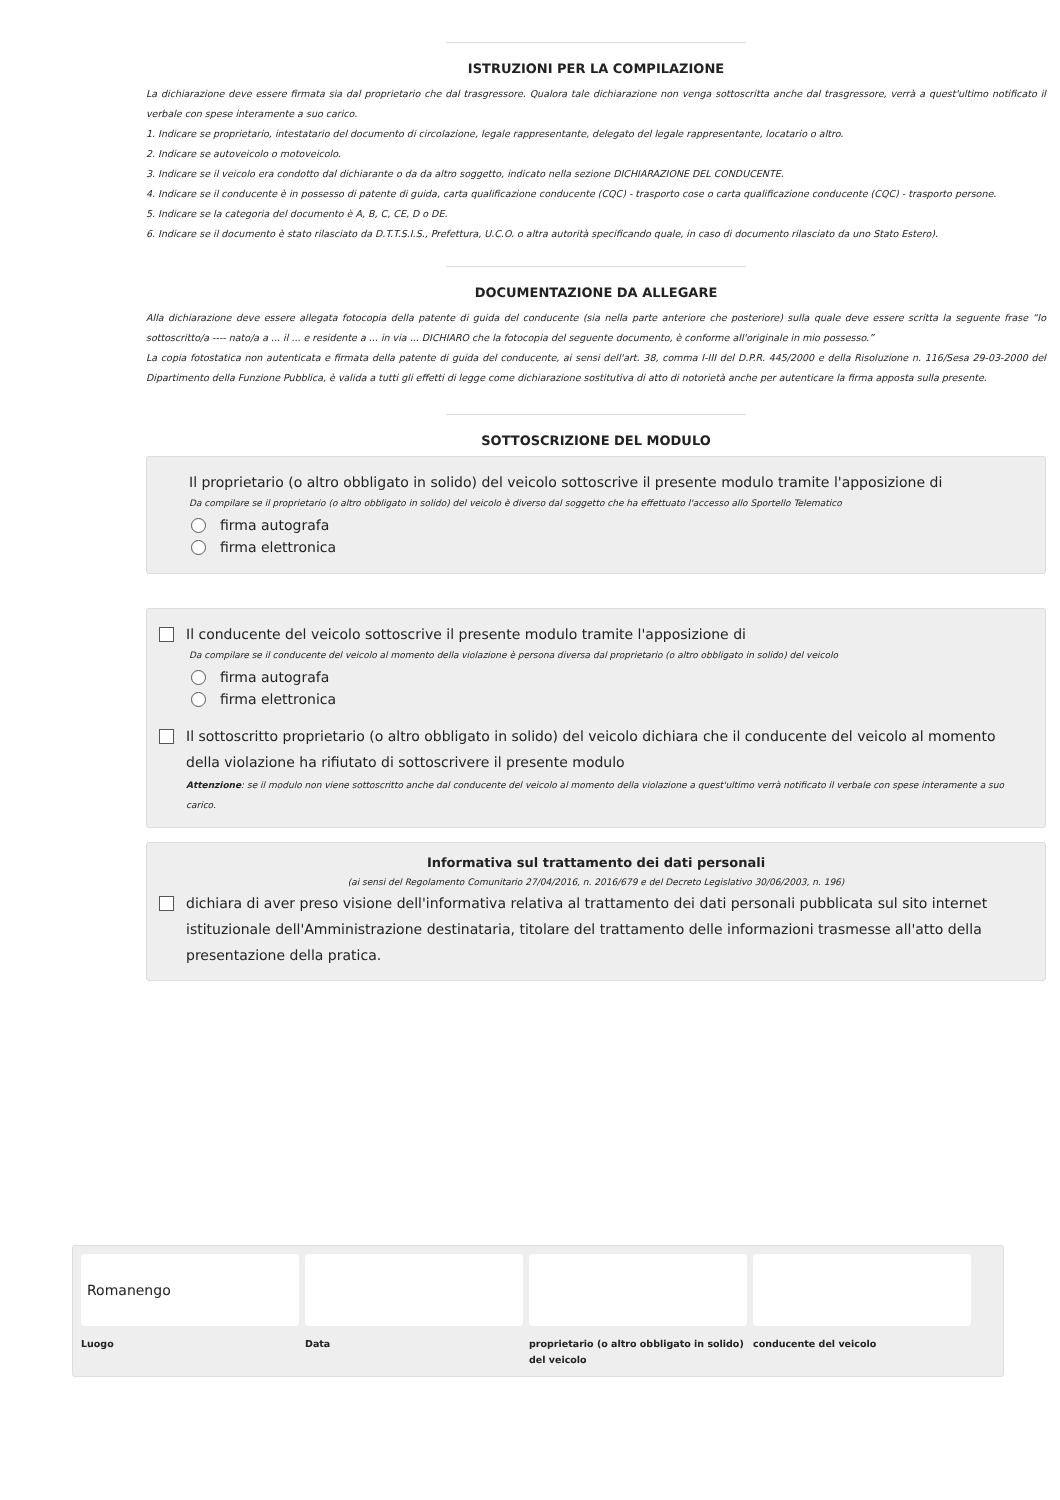ISTRUZIONI PER LA COMPILAZIONE
La dichiarazione deve essere firmata sia dal proprietario che dal trasgressore. Qualora tale dichiarazione non venga sottoscritta anche dal trasgressore, verrà a quest'ultimo notificato il verbale con spese interamente a suo carico.
1. Indicare se proprietario, intestatario del documento di circolazione, legale rappresentante, delegato del legale rappresentante, locatario o altro.
2. Indicare se autoveicolo o motoveicolo.
3. Indicare se il veicolo era condotto dal dichiarante o da da altro soggetto, indicato nella sezione DICHIARAZIONE DEL CONDUCENTE.
4. Indicare se il conducente è in possesso di patente di guida, carta qualificazione conducente (CQC) - trasporto cose o carta qualificazione conducente (CQC) - trasporto persone.
5. Indicare se la categoria del documento è A, B, C, CE, D o DE.
6. Indicare se il documento è stato rilasciato da D.T.T.S.I.S., Prefettura, U.C.O. o altra autorità specificando quale, in caso di documento rilasciato da uno Stato Estero).
DOCUMENTAZIONE DA ALLEGARE
Alla dichiarazione deve essere allegata fotocopia della patente di guida del conducente (sia nella parte anteriore che posteriore) sulla quale deve essere scritta la seguente frase “Io sottoscritto/a ---- nato/a a ... il ... e residente a ... in via ... DICHIARO che la fotocopia del seguente documento, è conforme all'originale in mio possesso.”
La copia fotostatica non autenticata e firmata della patente di guida del conducente, ai sensi dell'art. 38, comma I-III del D.P.R. 445/2000 e della Risoluzione n. 116/Sesa 29-03-2000 del Dipartimento della Funzione Pubblica, è valida a tutti gli effetti di legge come dichiarazione sostitutiva di atto di notorietà anche per autenticare la firma apposta sulla presente.
SOTTOSCRIZIONE DEL MODULO
Il proprietario (o altro obbligato in solido) del veicolo sottoscrive il presente modulo tramite l'apposizione di
Da compilare se il proprietario (o altro obbligato in solido) del veicolo è diverso dal soggetto che ha effettuato l'accesso allo Sportello Telematico
firma autografa
firma elettronica
Il conducente del veicolo sottoscrive il presente modulo tramite l'apposizione di
Da compilare se il conducente del veicolo al momento della violazione è persona diversa dal proprietario (o altro obbligato in solido) del veicolo
firma autografa
firma elettronica
Il sottoscritto proprietario (o altro obbligato in solido) del veicolo dichiara che il conducente del veicolo al momento della violazione ha rifiutato di sottoscrivere il presente modulo
Attenzione: se il modulo non viene sottoscritto anche dal conducente del veicolo al momento della violazione a quest'ultimo verrà notificato il verbale con spese interamente a suo carico.
Informativa sul trattamento dei dati personali
(ai sensi del Regolamento Comunitario 27/04/2016, n. 2016/679 e del Decreto Legislativo 30/06/2003, n. 196)
dichiara di aver preso visione dell'informativa relativa al trattamento dei dati personali pubblicata sul sito internet istituzionale dell'Amministrazione destinataria, titolare del trattamento delle informazioni trasmesse all'atto della presentazione della pratica.
Romanengo
Luogo
Data proprietario (o altro obbligato in solido) del veicolo
conducente del veicolo